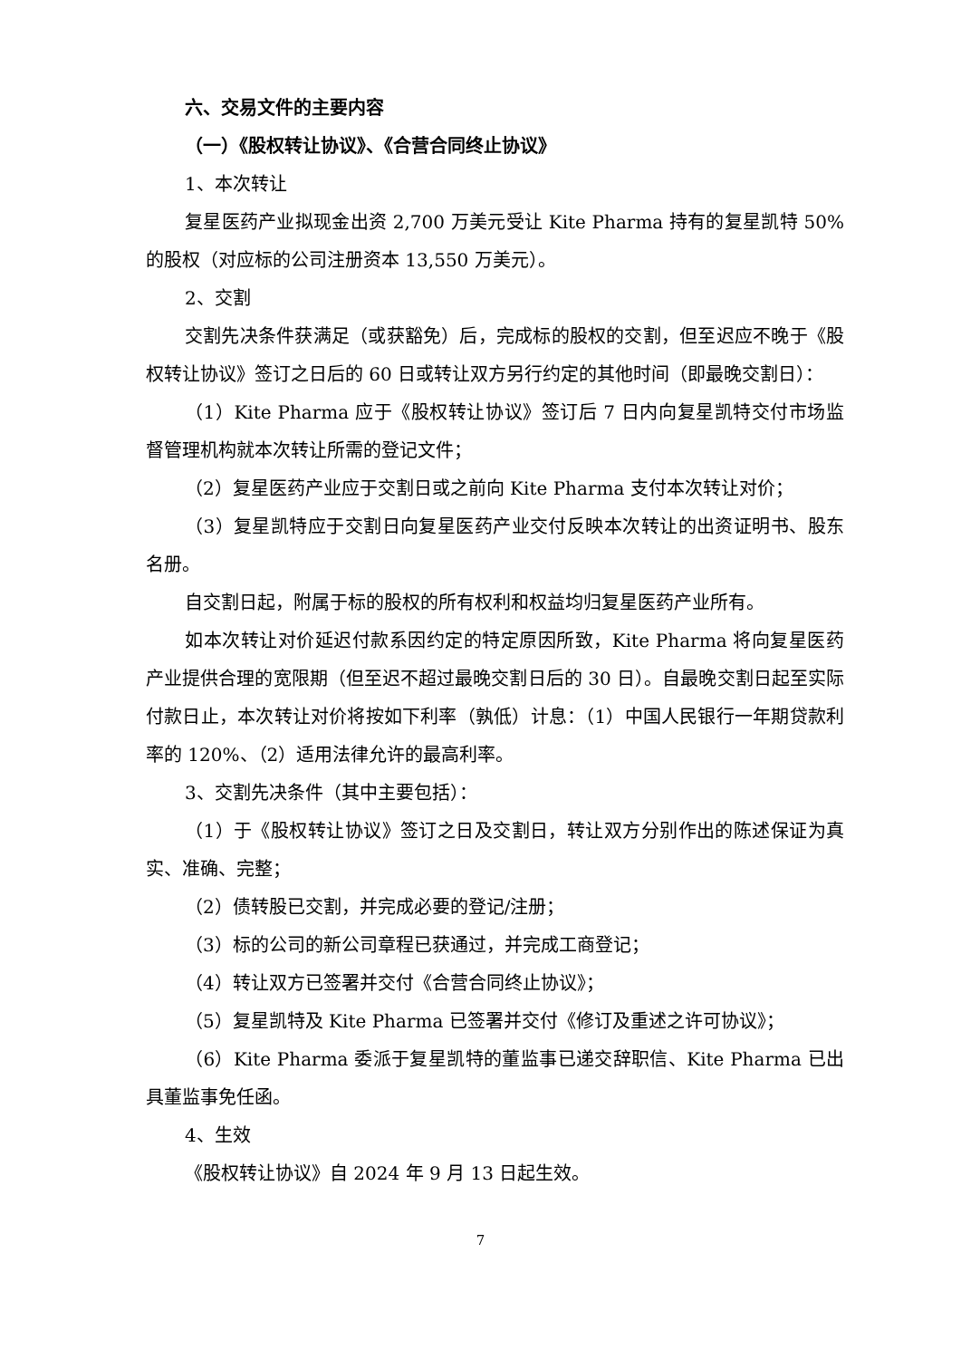六、交易文件的主要内容
（一）《股权转让协议》、《合营合同终止协议》
1、本次转让
复星医药产业拟现金出资 2,700 万美元受让 Kite Pharma 持有的复星凯特 50%的股权（对应标的公司注册资本 13,550 万美元）。
2、交割
交割先决条件获满足（或获豁免）后，完成标的股权的交割，但至迟应不晚于《股权转让协议》签订之日后的 60 日或转让双方另行约定的其他时间（即最晚交割日）：
（1）Kite Pharma 应于《股权转让协议》签订后 7 日内向复星凯特交付市场监督管理机构就本次转让所需的登记文件；
（2）复星医药产业应于交割日或之前向 Kite Pharma 支付本次转让对价；
（3）复星凯特应于交割日向复星医药产业交付反映本次转让的出资证明书、股东名册。
自交割日起，附属于标的股权的所有权利和权益均归复星医药产业所有。
如本次转让对价延迟付款系因约定的特定原因所致，Kite Pharma 将向复星医药产业提供合理的宽限期（但至迟不超过最晚交割日后的 30 日）。自最晚交割日起至实际付款日止，本次转让对价将按如下利率（孰低）计息：（1）中国人民银行一年期贷款利率的 120%、（2）适用法律允许的最高利率。
3、交割先决条件（其中主要包括）：
（1）于《股权转让协议》签订之日及交割日，转让双方分别作出的陈述保证为真实、准确、完整；
（2）债转股已交割，并完成必要的登记/注册；
（3）标的公司的新公司章程已获通过，并完成工商登记；
（4）转让双方已签署并交付《合营合同终止协议》；
（5）复星凯特及 Kite Pharma 已签署并交付《修订及重述之许可协议》；
（6）Kite Pharma 委派于复星凯特的董监事已递交辞职信、Kite Pharma 已出具董监事免任函。
4、生效
《股权转让协议》自 2024 年 9 月 13 日起生效。
7